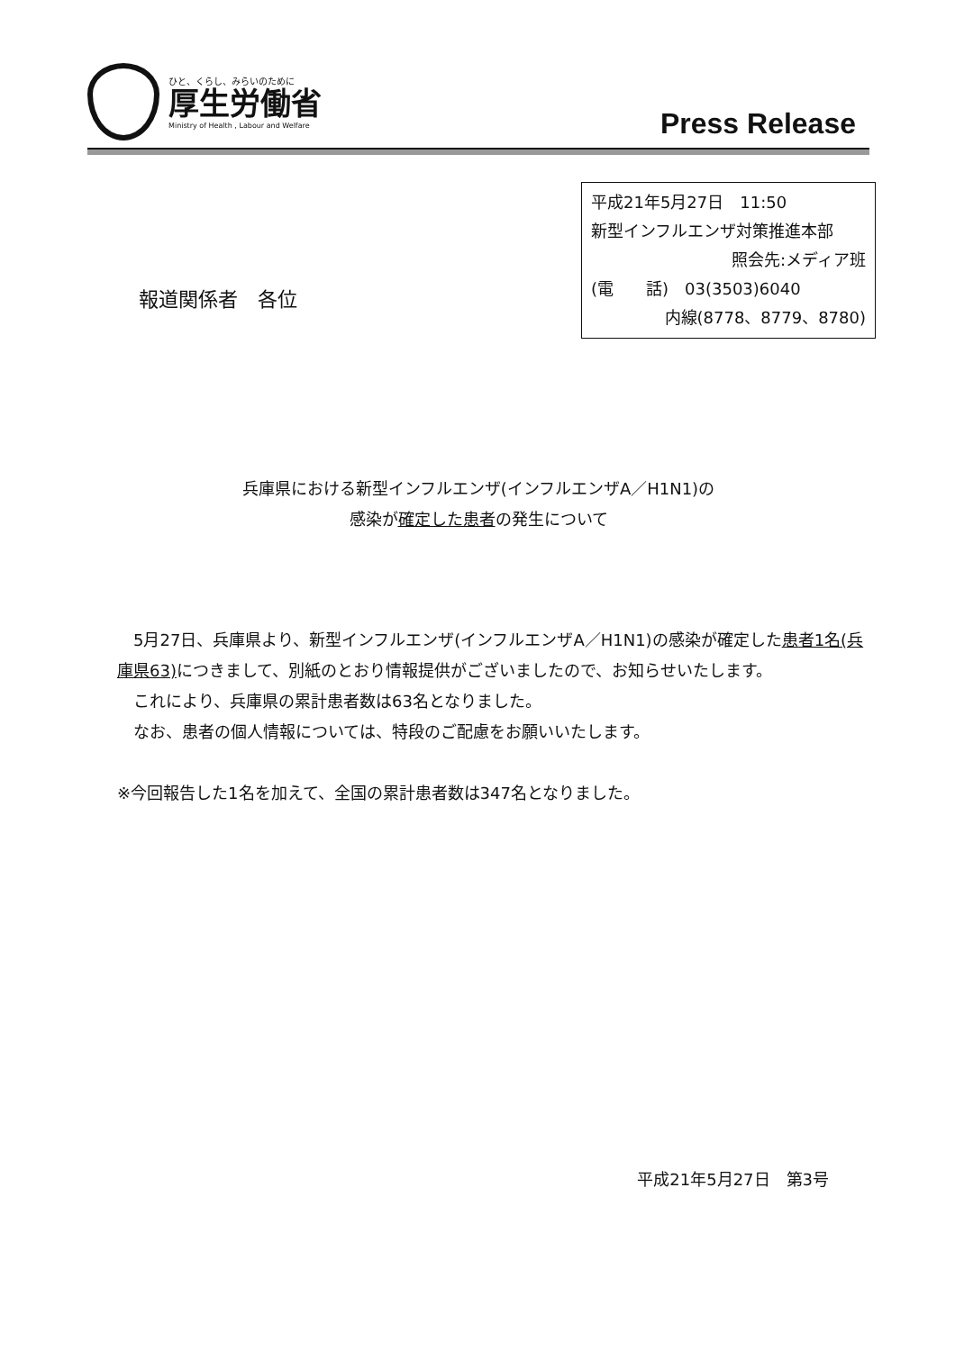ひと、くらし、みらいのために
厚生労働省
Ministry of Health , Labour and Welfare
Press Release
報道関係者　各位
平成21年5月27日　11:50
新型インフルエンザ対策推進本部
照会先:メディア班
(電　　話)　03(3503)6040
内線(8778、8779、8780)
兵庫県における新型インフルエンザ(インフルエンザA／H1N1)の
感染が確定した患者の発生について
　5月27日、兵庫県より、新型インフルエンザ(インフルエンザA／H1N1)の感染が確定した患者1名(兵庫県63) につきまして、別紙のとおり情報提供がございましたので、お知らせいたします。
　これにより、兵庫県の累計患者数は63名となりました。
　なお、患者の個人情報については、特段のご配慮をお願いいたします。
※今回報告した1名を加えて、全国の累計患者数は347名となりました。
平成21年5月27日　第3号